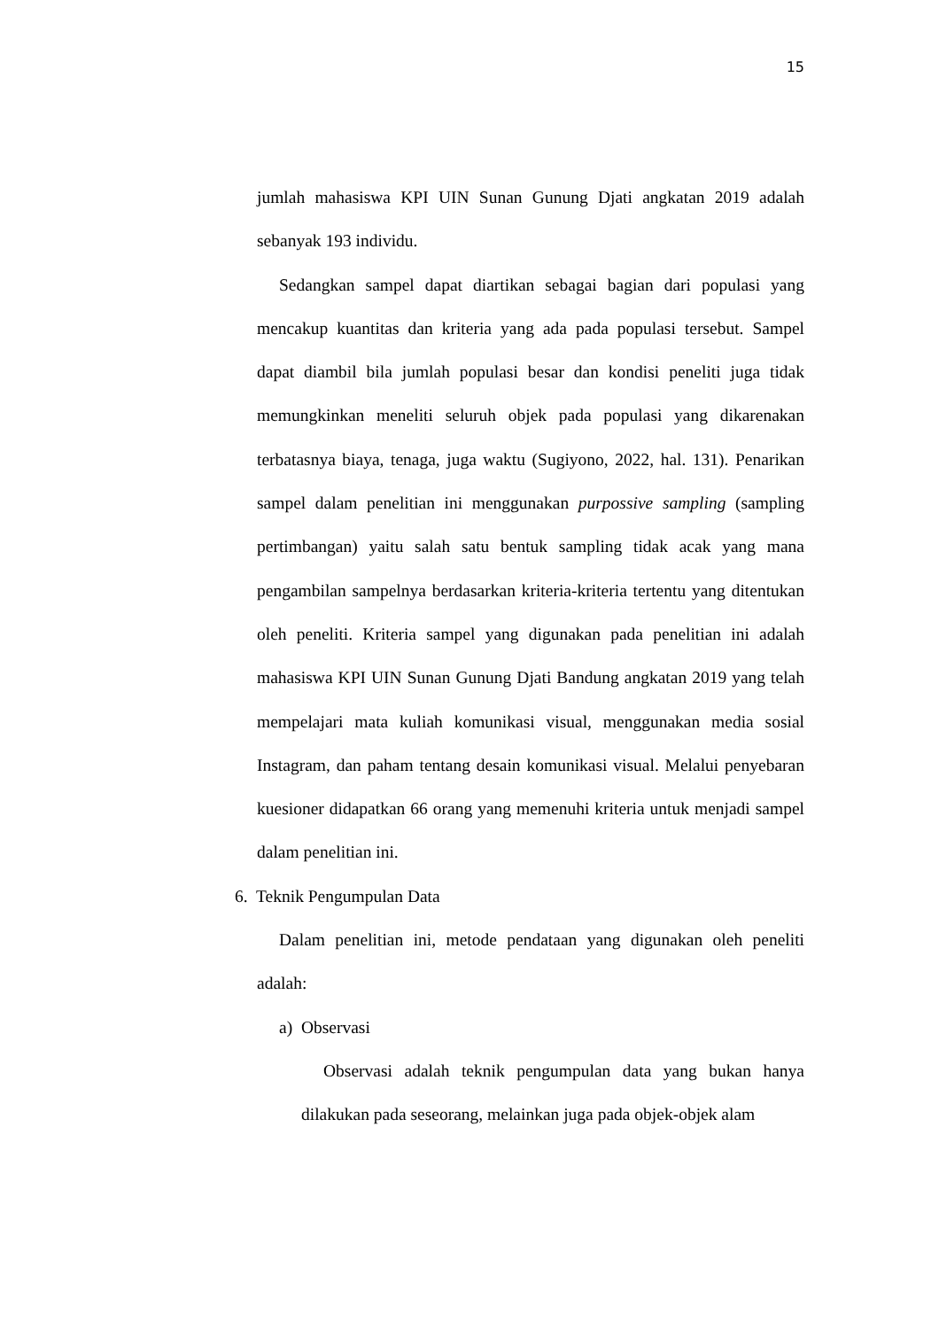15
jumlah mahasiswa KPI UIN Sunan Gunung Djati angkatan 2019 adalah sebanyak 193 individu.
Sedangkan sampel dapat diartikan sebagai bagian dari populasi yang mencakup kuantitas dan kriteria yang ada pada populasi tersebut. Sampel dapat diambil bila jumlah populasi besar dan kondisi peneliti juga tidak memungkinkan meneliti seluruh objek pada populasi yang dikarenakan terbatasnya biaya, tenaga, juga waktu (Sugiyono, 2022, hal. 131). Penarikan sampel dalam penelitian ini menggunakan purpossive sampling (sampling pertimbangan) yaitu salah satu bentuk sampling tidak acak yang mana pengambilan sampelnya berdasarkan kriteria-kriteria tertentu yang ditentukan oleh peneliti. Kriteria sampel yang digunakan pada penelitian ini adalah mahasiswa KPI UIN Sunan Gunung Djati Bandung angkatan 2019 yang telah mempelajari mata kuliah komunikasi visual, menggunakan media sosial Instagram, dan paham tentang desain komunikasi visual. Melalui penyebaran kuesioner didapatkan 66 orang yang memenuhi kriteria untuk menjadi sampel dalam penelitian ini.
6. Teknik Pengumpulan Data
Dalam penelitian ini, metode pendataan yang digunakan oleh peneliti adalah:
a) Observasi
Observasi adalah teknik pengumpulan data yang bukan hanya dilakukan pada seseorang, melainkan juga pada objek-objek alam